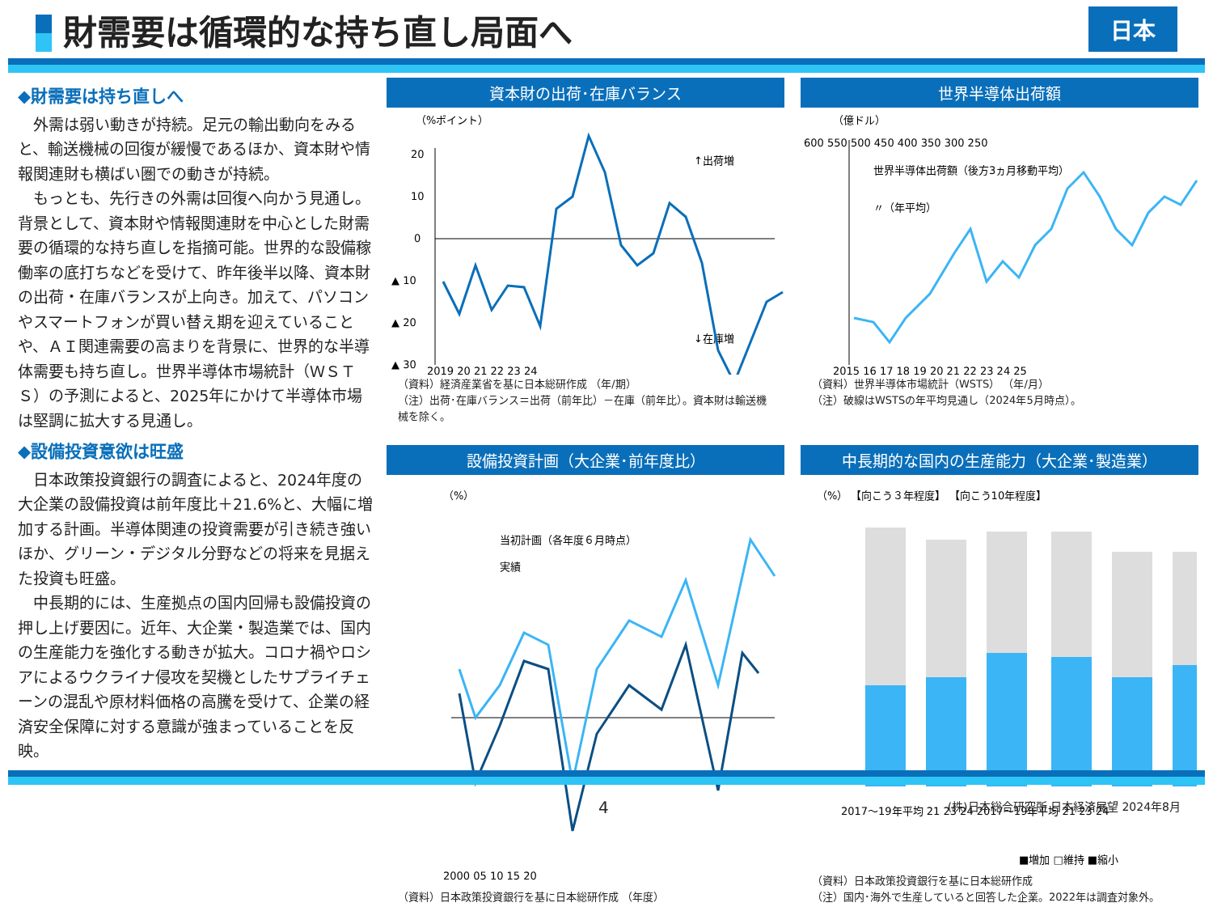財需要は循環的な持ち直し局面へ
日本
◆財需要は持ち直しへ
外需は弱い動きが持続。足元の輸出動向をみると、輸送機械の回復が緩慢であるほか、資本財や情報関連財も横ばい圏での動きが持続。
もっとも、先行きの外需は回復へ向かう見通し。背景として、資本財や情報関連財を中心とした財需要の循環的な持ち直しを指摘可能。世界的な設備稼働率の底打ちなどを受けて、昨年後半以降、資本財の出荷・在庫バランスが上向き。加えて、パソコンやスマートフォンが買い替え期を迎えていることや、ＡＩ関連需要の高まりを背景に、世界的な半導体需要も持ち直し。世界半導体市場統計（ＷＳＴＳ）の予測によると、2025年にかけて半導体市場は堅調に拡大する見通し。
◆設備投資意欲は旺盛
日本政策投資銀行の調査によると、2024年度の大企業の設備投資は前年度比＋21.6%と、大幅に増加する計画。半導体関連の投資需要が引き続き強いほか、グリーン・デジタル分野などの将来を見据えた投資も旺盛。
中長期的には、生産拠点の国内回帰も設備投資の押し上げ要因に。近年、大企業・製造業では、国内の生産能力を強化する動きが拡大。コロナ禍やロシアによるウクライナ侵攻を契機としたサプライチェーンの混乱や原材料価格の高騰を受けて、企業の経済安全保障に対する意識が強まっていることを反映。
資本財の出荷･在庫バランス
（%ポイント）
20
10
0
▲ 10
▲ 20
▲ 30
↑出荷増
↓在庫増
2019 20 21 22 23 24
（資料）経済産業省を基に日本総研作成 （年/期）
（注）出荷･在庫バランス＝出荷（前年比）－在庫（前年比）。資本財は輸送機械を除く。
世界半導体出荷額
（億ドル）
600 550 500 450 400 350 300 250
世界半導体出荷額（後方3ヵ月移動平均）
〃（年平均）
2015 16 17 18 19 20 21 22 23 24 25
（資料）世界半導体市場統計（WSTS） （年/月）
（注）破線はWSTSの年平均見通し（2024年5月時点）。
設備投資計画（大企業･前年度比）
（%）
当初計画（各年度６月時点）
実績
2000 05 10 15 20
（資料）日本政策投資銀行を基に日本総研作成 （年度）
中長期的な国内の生産能力（大企業･製造業）
（%） 【向こう３年程度】 【向こう10年程度】
2017～19年平均 21 23 24 2017～19年平均 21 23 24
■増加 □維持 ■縮小
（資料）日本政策投資銀行を基に日本総研作成
（注）国内･海外で生産していると回答した企業。2022年は調査対象外。
4 (株)日本総合研究所 日本経済展望 2024年8月